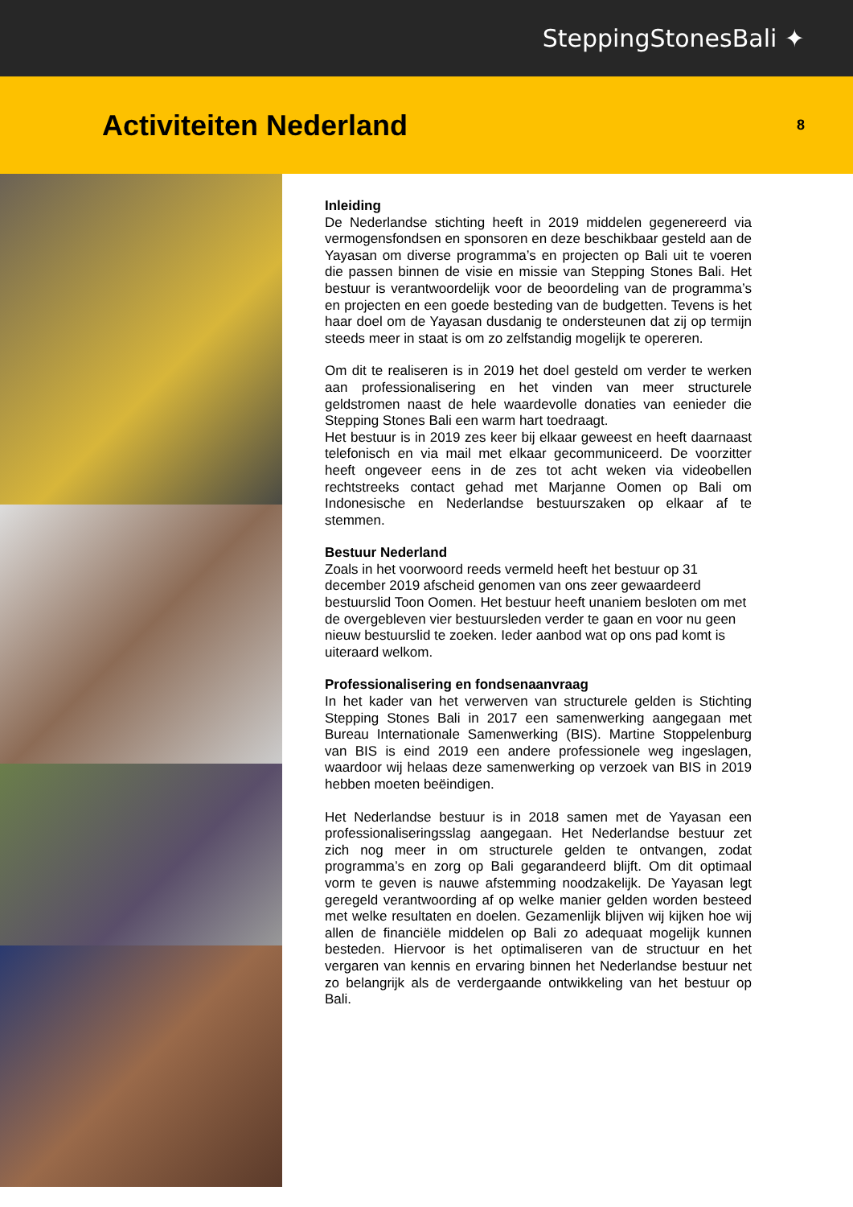SteppingStonesBali ✦
Activiteiten Nederland
8
Inleiding
De Nederlandse stichting heeft in 2019 middelen gegenereerd via vermogensfondsen en sponsoren en deze beschikbaar gesteld aan de Yayasan om diverse programma’s en projecten op Bali uit te voeren die passen binnen de visie en missie van Stepping Stones Bali. Het bestuur is verantwoordelijk voor de beoordeling van de programma’s en projecten en een goede besteding van de budgetten. Tevens is het haar doel om de Yayasan dusdanig te ondersteunen dat zij op termijn steeds meer in staat is om zo zelfstandig mogelijk te opereren.
Om dit te realiseren is in 2019 het doel gesteld om verder te werken aan professionalisering en het vinden van meer structurele geldstromen naast de hele waardevolle donaties van eenieder die Stepping Stones Bali een warm hart toedraagt.
Het bestuur is in 2019 zes keer bij elkaar geweest en heeft daarnaast telefonisch en via mail met elkaar gecommuniceerd. De voorzitter heeft ongeveer eens in de zes tot acht weken via videobellen rechtstreeks contact gehad met Marjanne Oomen op Bali om Indonesische en Nederlandse bestuurszaken op elkaar af te stemmen.
Bestuur Nederland
Zoals in het voorwoord reeds vermeld heeft het bestuur op 31 december 2019 afscheid genomen van ons zeer gewaardeerd bestuurslid Toon Oomen. Het bestuur heeft unaniem besloten om met de overgebleven vier bestuursleden verder te gaan en voor nu geen nieuw bestuurslid te zoeken. Ieder aanbod wat op ons pad komt is uiteraard welkom.
Professionalisering en fondsenaanvraag
In het kader van het verwerven van structurele gelden is Stichting Stepping Stones Bali in 2017 een samenwerking aangegaan met Bureau Internationale Samenwerking (BIS). Martine Stoppelenburg van BIS is eind 2019 een andere professionele weg ingeslagen, waardoor wij helaas deze samenwerking op verzoek van BIS in 2019 hebben moeten beëindigen.
Het Nederlandse bestuur is in 2018 samen met de Yayasan een professionaliseringsslag aangegaan. Het Nederlandse bestuur zet zich nog meer in om structurele gelden te ontvangen, zodat programma’s en zorg op Bali gegarandeerd blijft. Om dit optimaal vorm te geven is nauwe afstemming noodzakelijk. De Yayasan legt geregeld verantwoording af op welke manier gelden worden besteed met welke resultaten en doelen. Gezamenlijk blijven wij kijken hoe wij allen de financiële middelen op Bali zo adequaat mogelijk kunnen besteden. Hiervoor is het optimaliseren van de structuur en het vergaren van kennis en ervaring binnen het Nederlandse bestuur net zo belangrijk als de verdergaande ontwikkeling van het bestuur op Bali.